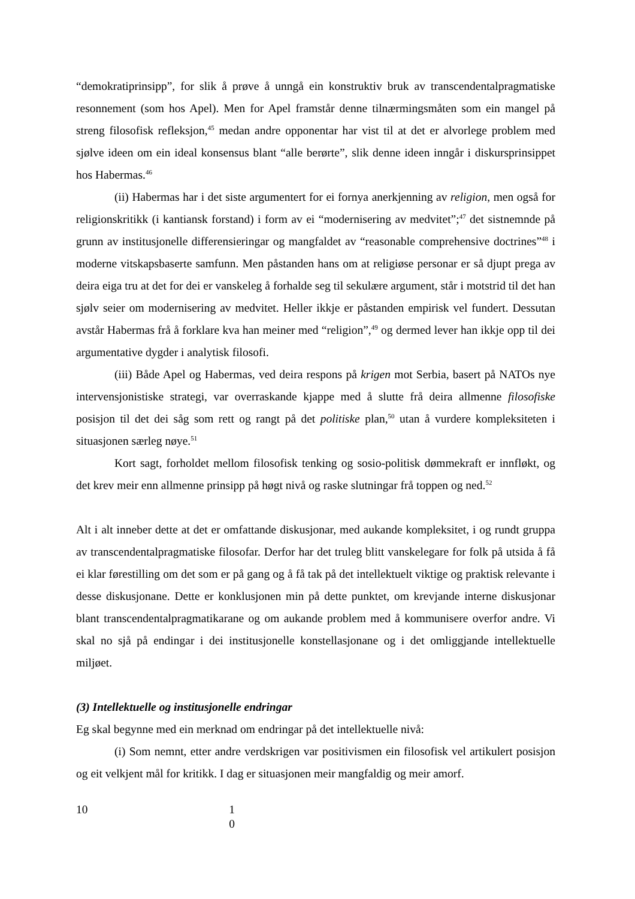“demokratiprinsipp”, for slik å prøve å unngå ein konstruktiv bruk av transcendentalpragmatiske resonnement (som hos Apel). Men for Apel framstår denne tilnærmingsmåten som ein mangel på streng filosofisk refleksjon,<sup>45</sup> medan andre opponentar har vist til at det er alvorlege problem med sjølve ideen om ein ideal konsensus blant “alle berørte”, slik denne ideen inngår i diskursprinsippet hos Habermas.<sup>46</sup>
(ii) Habermas har i det siste argumentert for ei fornya anerkjenning av religion, men også for religionskritikk (i kantiansk forstand) i form av ei “modernisering av medvitet”;<sup>47</sup> det sistnemnde på grunn av institusjonelle differensieringar og mangfaldet av “reasonable comprehensive doctrines”<sup>48</sup> i moderne vitskapsbaserte samfunn. Men påstanden hans om at religiøse personar er så djupt prega av deira eiga tru at det for dei er vanskeleg å forhalde seg til sekulære argument, står i motstrid til det han sjølv seier om modernisering av medvitet. Heller ikkje er påstanden empirisk vel fundert. Dessutan avstår Habermas frå å forklare kva han meiner med “religion”,<sup>49</sup> og dermed lever han ikkje opp til dei argumentative dygder i analytisk filosofi.
(iii) Både Apel og Habermas, ved deira respons på krigen mot Serbia, basert på NATOs nye intervensjonistiske strategi, var overraskande kjappe med å slutte frå deira allmenne filosofiske posisjon til det dei såg som rett og rangt på det politiske plan,<sup>50</sup> utan å vurdere kompleksiteten i situasjonen særleg nøye.<sup>51</sup>
Kort sagt, forholdet mellom filosofisk tenking og sosio-politisk dømmekraft er innfløkt, og det krev meir enn allmenne prinsipp på høgt nivå og raske slutningar frå toppen og ned.<sup>52</sup>
Alt i alt inneber dette at det er omfattande diskusjonar, med aukande kompleksitet, i og rundt gruppa av transcendentalpragmatiske filosofar. Derfor har det truleg blitt vanskelegare for folk på utsida å få ei klar førestilling om det som er på gang og å få tak på det intellektuelt viktige og praktisk relevante i desse diskusjonane. Dette er konklusjonen min på dette punktet, om krevjande interne diskusjonar blant transcendentalpragmatikarane og om aukande problem med å kommunisere overfor andre. Vi skal no sjå på endingar i dei institusjonelle konstellasjonane og i det omliggjande intellektuelle miljøet.
(3) Intellektuelle og institusjonelle endringar
Eg skal begynne med ein merknad om endringar på det intellektuelle nivå:
(i) Som nemnt, etter andre verdskrigen var positivismen ein filosofisk vel artikulert posisjon og eit velkjent mål for kritikk. I dag er situasjonen meir mangfaldig og meir amorf.
10 1
0